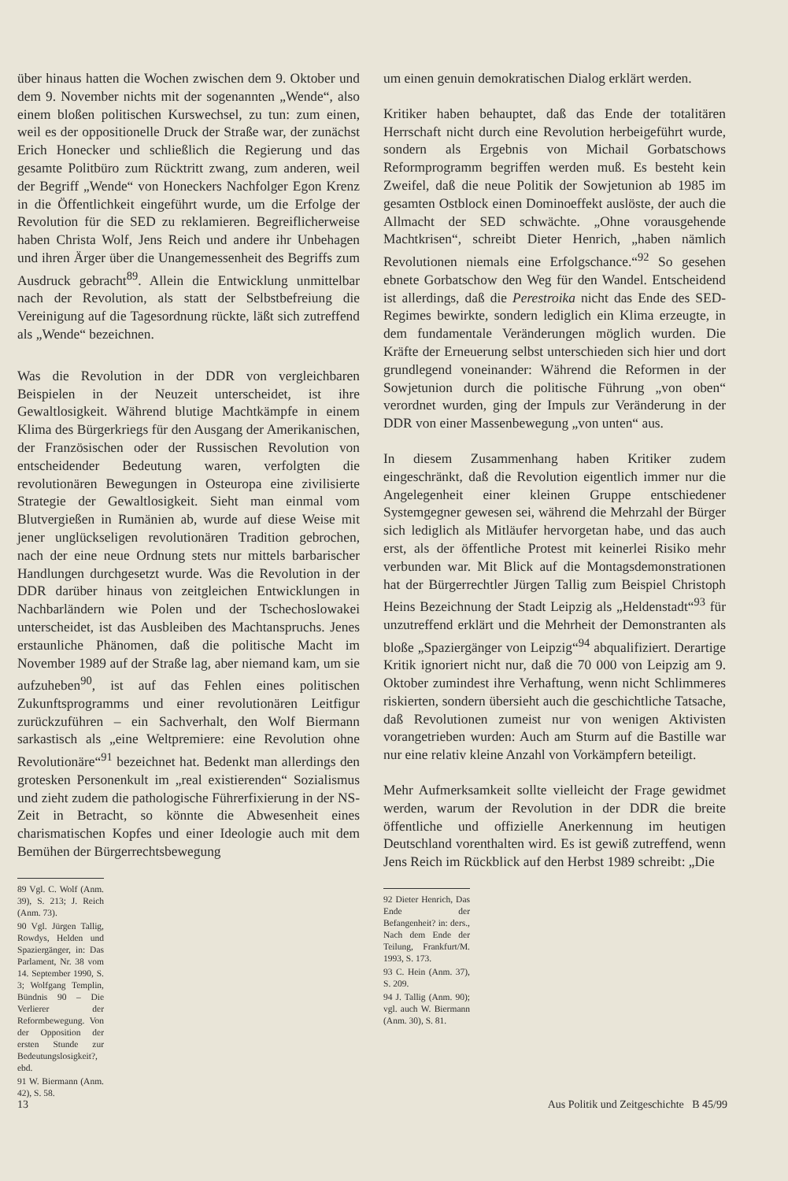über hinaus hatten die Wochen zwischen dem 9. Oktober und dem 9. November nichts mit der sogenannten „Wende“, also einem bloßen politischen Kurswechsel, zu tun: zum einen, weil es der oppositionelle Druck der Straße war, der zunächst Erich Honecker und schließlich die Regierung und das gesamte Politbüro zum Rücktritt zwang, zum anderen, weil der Begriff „Wende“ von Honeckers Nachfolger Egon Krenz in die Öffentlichkeit eingeführt wurde, um die Erfolge der Revolution für die SED zu reklamieren. Begreiflicherweise haben Christa Wolf, Jens Reich und andere ihr Unbehagen und ihren Ärger über die Unangemessenheit des Begriffs zum Ausdruck gebracht<sup>89</sup>. Allein die Entwicklung unmittelbar nach der Revolution, als statt der Selbstbefreiung die Vereinigung auf die Tagesordnung rückte, läßt sich zutreffend als „Wende“ bezeichnen.
Was die Revolution in der DDR von vergleichbaren Beispielen in der Neuzeit unterscheidet, ist ihre Gewaltlosigkeit. Während blutige Machtkämpfe in einem Klima des Bürgerkriegs für den Ausgang der Amerikanischen, der Französischen oder der Russischen Revolution von entscheidender Bedeutung waren, verfolgten die revolutionären Bewegungen in Osteuropa eine zivilisierte Strategie der Gewaltlosigkeit. Sieht man einmal vom Blutvergießen in Rumänien ab, wurde auf diese Weise mit jener unglückseligen revolutionären Tradition gebrochen, nach der eine neue Ordnung stets nur mittels barbarischer Handlungen durchgesetzt wurde. Was die Revolution in der DDR darüber hinaus von zeitgleichen Entwicklungen in Nachbarländern wie Polen und der Tschechoslowakei unterscheidet, ist das Ausbleiben des Machtanspruchs. Jenes erstaunliche Phänomen, daß die politische Macht im November 1989 auf der Straße lag, aber niemand kam, um sie aufzuheben<sup>90</sup>, ist auf das Fehlen eines politischen Zukunftsprogramms und einer revolutionären Leitfigur zurückzuführen – ein Sachverhalt, den Wolf Biermann sarkastisch als „eine Weltpremiere: eine Revolution ohne Revolutionäre“<sup>91</sup> bezeichnet hat. Bedenkt man allerdings den grotesken Personenkult im „real existierenden“ Sozialismus und zieht zudem die pathologische Führerfixierung in der NS-Zeit in Betracht, so könnte die Abwesenheit eines charismatischen Kopfes und einer Ideologie auch mit dem Bemühen der Bürgerrechtsbewegung
89 Vgl. C. Wolf (Anm. 39), S. 213; J. Reich (Anm. 73).
90 Vgl. Jürgen Tallig, Rowdys, Helden und Spaziergänger, in: Das Parlament, Nr. 38 vom 14. September 1990, S. 3; Wolfgang Templin, Bündnis 90 – Die Verlierer der Reformbewegung. Von der Opposition der ersten Stunde zur Bedeutungslosigkeit?, ebd.
91 W. Biermann (Anm. 42), S. 58.
um einen genuin demokratischen Dialog erklärt werden.
Kritiker haben behauptet, daß das Ende der totalitären Herrschaft nicht durch eine Revolution herbeigeführt wurde, sondern als Ergebnis von Michail Gorbatschows Reformprogramm begriffen werden muß. Es besteht kein Zweifel, daß die neue Politik der Sowjetunion ab 1985 im gesamten Ostblock einen Dominoeffekt auslöste, der auch die Allmacht der SED schwächte. „Ohne vorausgehende Machtkrisen“, schreibt Dieter Henrich, „haben nämlich Revolutionen niemals eine Erfolgschance.“<sup>92</sup> So gesehen ebnete Gorbatschow den Weg für den Wandel. Entscheidend ist allerdings, daß die Perestroika nicht das Ende des SED-Regimes bewirkte, sondern lediglich ein Klima erzeugte, in dem fundamentale Veränderungen möglich wurden. Die Kräfte der Erneuerung selbst unterschieden sich hier und dort grundlegend voneinander: Während die Reformen in der Sowjetunion durch die politische Führung „von oben“ verordnet wurden, ging der Impuls zur Veränderung in der DDR von einer Massenbewegung „von unten“ aus.
In diesem Zusammenhang haben Kritiker zudem eingeschränkt, daß die Revolution eigentlich immer nur die Angelegenheit einer kleinen Gruppe entschiedener Systemgegner gewesen sei, während die Mehrzahl der Bürger sich lediglich als Mitläufer hervorgetan habe, und das auch erst, als der öffentliche Protest mit keinerlei Risiko mehr verbunden war. Mit Blick auf die Montagsdemonstrationen hat der Bürgerrechtler Jürgen Tallig zum Beispiel Christoph Heins Bezeichnung der Stadt Leipzig als „Heldenstadt“<sup>93</sup> für unzutreffend erklärt und die Mehrheit der Demonstranten als bloße „Spaziergänger von Leipzig“<sup>94</sup> abqualifiziert. Derartige Kritik ignoriert nicht nur, daß die 70 000 von Leipzig am 9. Oktober zumindest ihre Verhaftung, wenn nicht Schlimmeres riskierten, sondern übersieht auch die geschichtliche Tatsache, daß Revolutionen zumeist nur von wenigen Aktivisten vorangetrieben wurden: Auch am Sturm auf die Bastille war nur eine relativ kleine Anzahl von Vorkämpfern beteiligt.
Mehr Aufmerksamkeit sollte vielleicht der Frage gewidmet werden, warum der Revolution in der DDR die breite öffentliche und offizielle Anerkennung im heutigen Deutschland vorenthalten wird. Es ist gewiß zutreffend, wenn Jens Reich im Rückblick auf den Herbst 1989 schreibt: „Die
92 Dieter Henrich, Das Ende der Befangenheit? in: ders., Nach dem Ende der Teilung, Frankfurt/M. 1993, S. 173.
93 C. Hein (Anm. 37), S. 209.
94 J. Tallig (Anm. 90); vgl. auch W. Biermann (Anm. 30), S. 81.
13 Aus Politik und Zeitgeschichte B 45/99